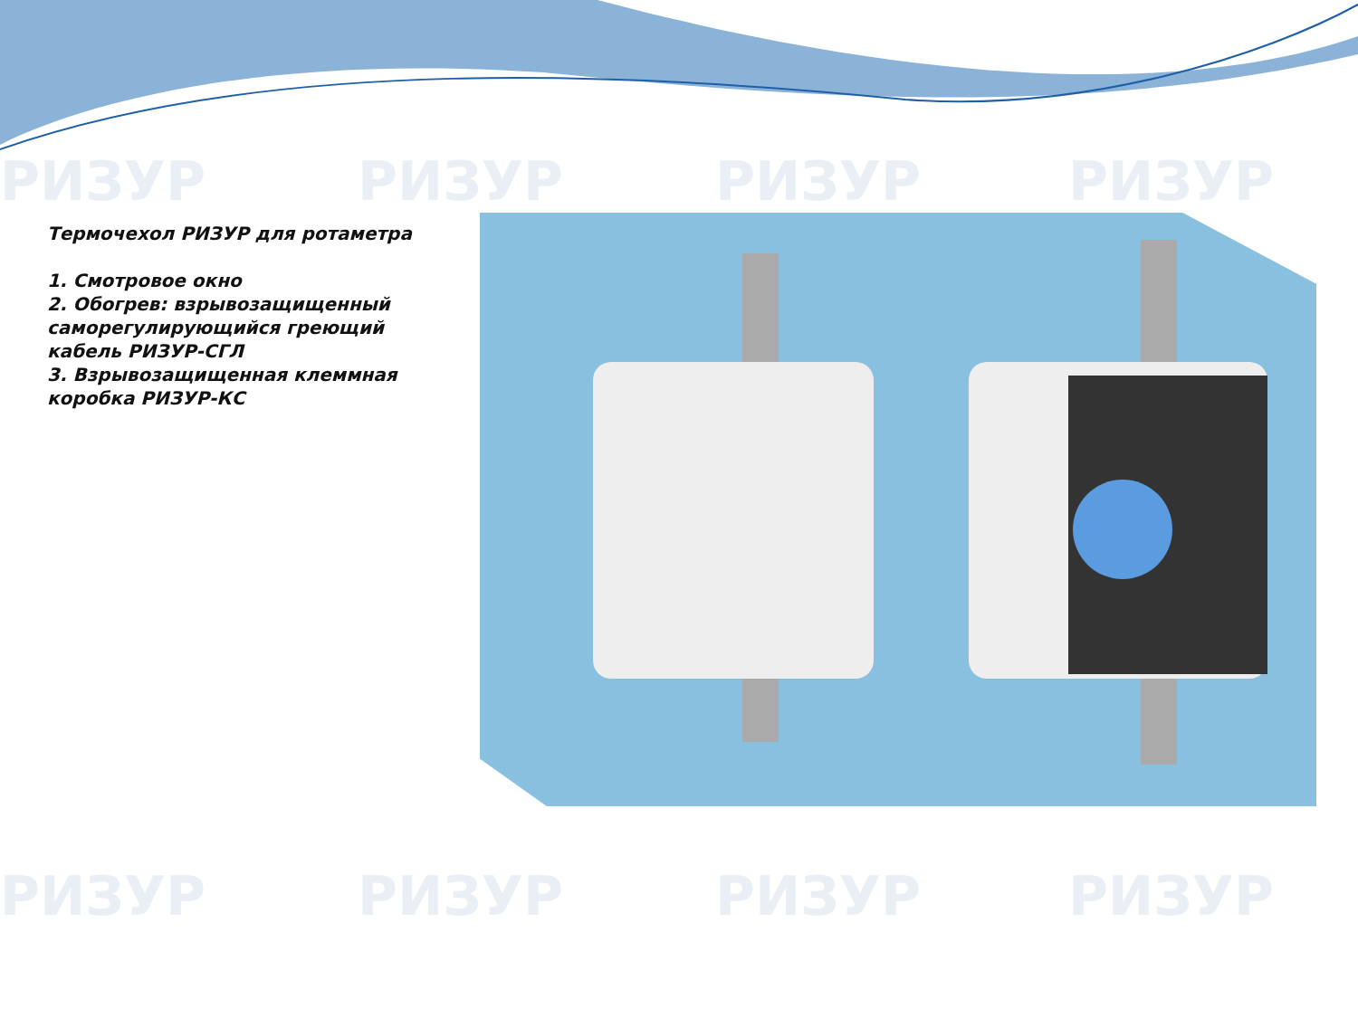РИЗУР РИЗУР РИЗУР РИЗУР
Термочехол РИЗУР для ротаметра
1. Смотровое окно
2. Обогрев: взрывозащищенный саморегулирующийся греющий кабель РИЗУР-СГЛ
3. Взрывозащищенная клеммная коробка РИЗУР-КС
РИЗУР РИЗУР РИЗУР РИЗУР